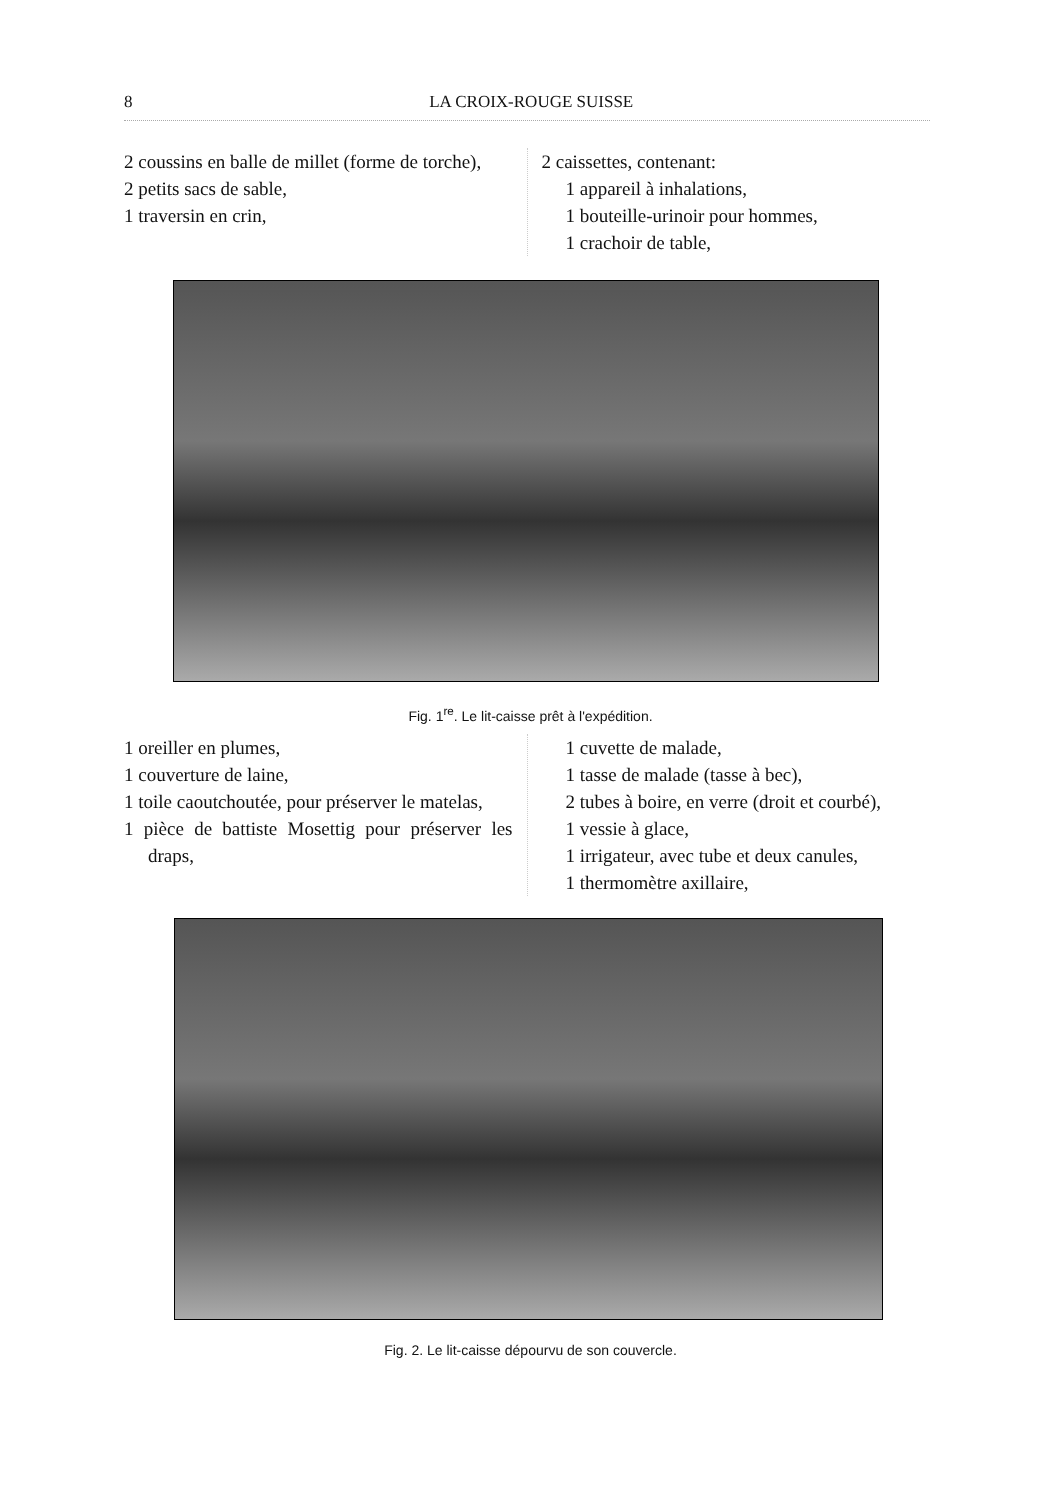8 LA CROIX-ROUGE SUISSE
2 coussins en balle de millet (forme de torche),
2 petits sacs de sable,
1 traversin en crin,
2 caissettes, contenant:
1 appareil à inhalations,
1 bouteille-urinoir pour hommes,
1 crachoir de table,
Fig. 1<sup>re</sup>. Le lit-caisse prêt à l'expédition.
1 oreiller en plumes,
1 couverture de laine,
1 toile caoutchoutée, pour préserver le matelas,
1 pièce de battiste Mosettig pour préserver les draps,
1 cuvette de malade,
1 tasse de malade (tasse à bec),
2 tubes à boire, en verre (droit et courbé),
1 vessie à glace,
1 irrigateur, avec tube et deux canules,
1 thermomètre axillaire,
Fig. 2. Le lit-caisse dépourvu de son couvercle.